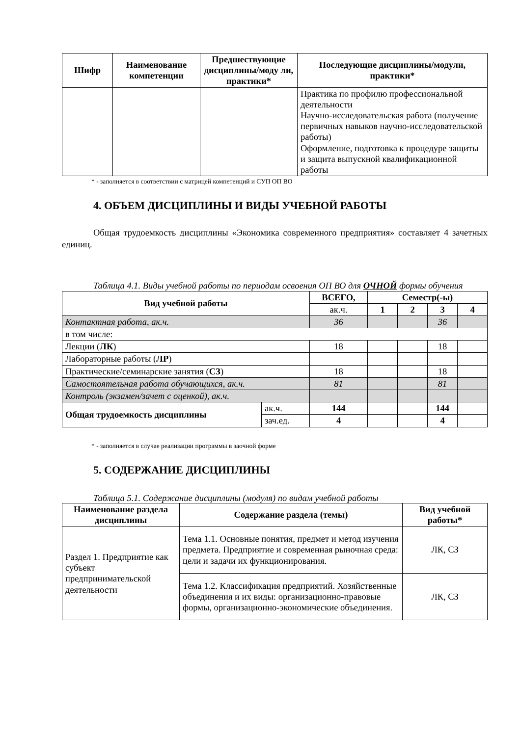| Шифр | Наименование компетенции | Предшествующие дисциплины/моду ли, практики* | Последующие дисциплины/модули, практики* |
| --- | --- | --- | --- |
| | | | Практика по профилю профессиональной деятельности Научно-исследовательская работа (получение первичных навыков научно-исследовательской работы) Оформление, подготовка к процедуре защиты и защита выпускной квалификационной работы |
* - заполняется в соответствии с матрицей компетенций и СУП ОП ВО
4. ОБЪЕМ ДИСЦИПЛИНЫ И ВИДЫ УЧЕБНОЙ РАБОТЫ
Общая трудоемкость дисциплины «Экономика современного предприятия» составляет 4 зачетных единиц.
Таблица 4.1. Виды учебной работы по периодам освоения ОП ВО для ОЧНОЙ формы обучения
| Вид учебной работы | | ВСЕГО, | Семестр(-ы) | | | |
| --- | --- | --- | --- | --- | --- | --- |
| | | ак.ч. | 1 | 2 | 3 | 4 |
| Контактная работа, ак.ч. | | 36 | | | 36 | |
| в том числе: | | | | | | |
| Лекции ( ЛК ) | | 18 | | | 18 | |
| Лабораторные работы ( ЛР ) | | | | | | |
| Практические/семинарские занятия ( СЗ ) | | 18 | | | 18 | |
| Самостоятельная работа обучающихся, ак.ч. | | 81 | | | 81 | |
| Контроль (экзамен/зачет с оценкой), ак.ч. | | | | | | |
| Общая трудоемкость дисциплины | ак.ч. | 144 | | | 144 | |
| | зач.ед. | 4 | | | 4 | |
* - заполняется в случае реализации программы в заочной форме
5. СОДЕРЖАНИЕ ДИСЦИПЛИНЫ
Таблица 5.1. Содержание дисциплины (модуля) по видам учебной работы
| Наименование раздела дисциплины | Содержание раздела (темы) | Вид учебной работы* |
| --- | --- | --- |
| Раздел 1. Предприятие как субъект предпринимательской деятельности | Тема 1.1. Основные понятия, предмет и метод изучения предмета. Предприятие и современная рыночная среда: цели и задачи их функционирования. | ЛК, СЗ |
| | Тема 1.2. Классификация предприятий. Хозяйственные объединения и их виды: организационно-правовые формы, организационно-экономические объединения. | ЛК, СЗ |